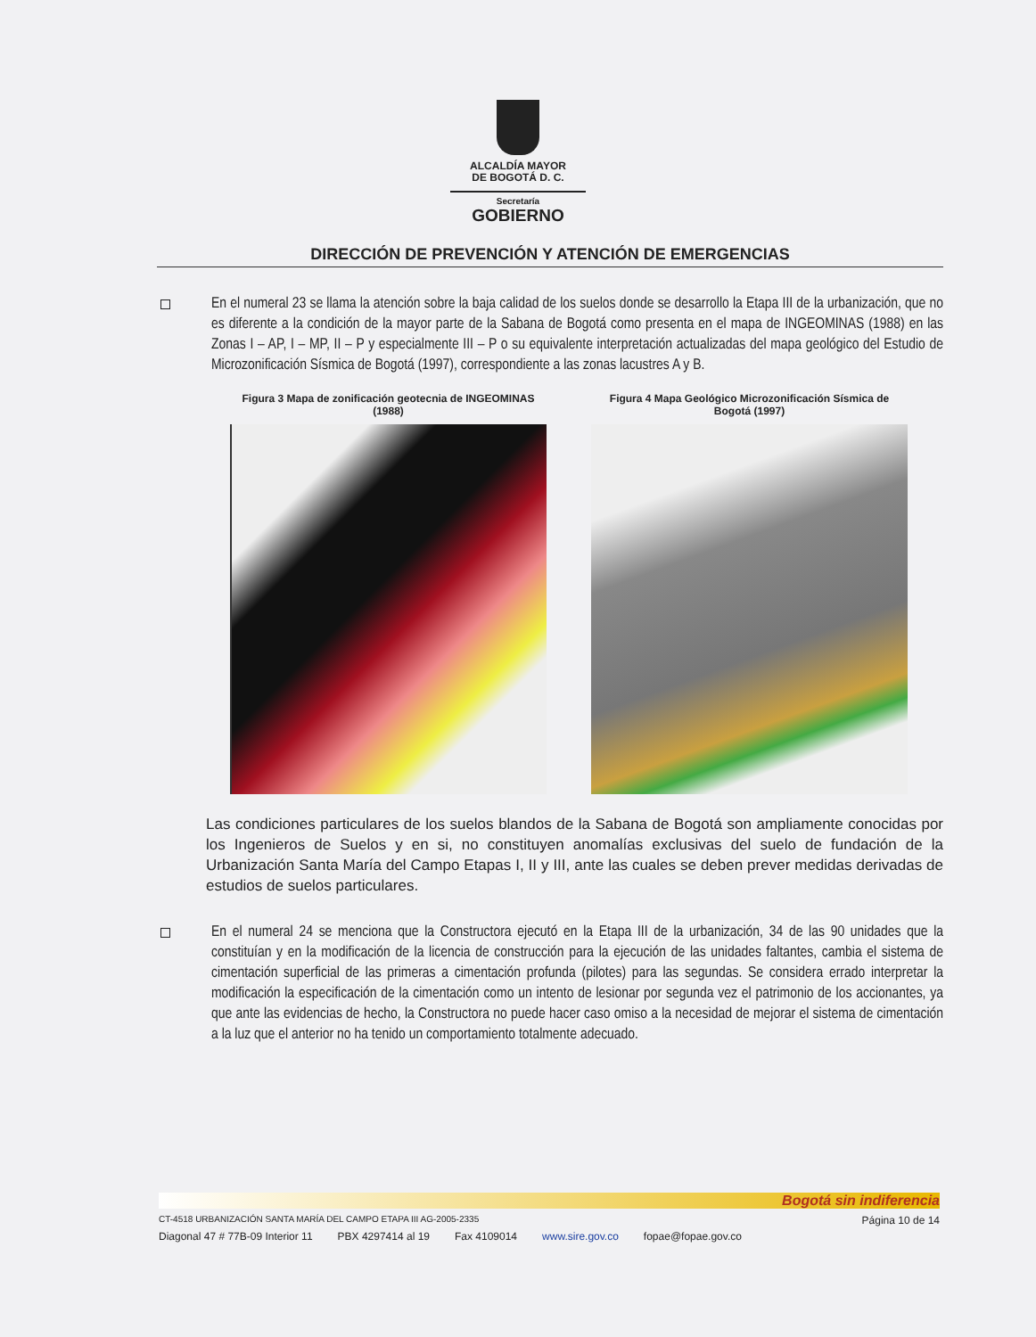ALCALDÍA MAYOR
DE BOGOTÁ D. C.
Secretaría
GOBIERNO
DIRECCIÓN DE PREVENCIÓN Y ATENCIÓN DE EMERGENCIAS
En el numeral 23 se llama la atención sobre la baja calidad de los suelos donde se desarrollo la Etapa III de la urbanización, que no es diferente a la condición de la mayor parte de la Sabana de Bogotá como presenta en el mapa de INGEOMINAS (1988) en las Zonas I – AP, I – MP, II – P y especialmente III – P o su equivalente interpretación actualizadas del mapa geológico del Estudio de Microzonificación Sísmica de Bogotá (1997), correspondiente a las zonas lacustres A y B.
Figura 3 Mapa de zonificación geotecnia de INGEOMINAS (1988)
Figura 4 Mapa Geológico Microzonificación Sísmica de Bogotá (1997)
Las condiciones particulares de los suelos blandos de la Sabana de Bogotá son ampliamente conocidas por los Ingenieros de Suelos y en si, no constituyen anomalías exclusivas del suelo de fundación de la Urbanización Santa María del Campo Etapas I, II y III, ante las cuales se deben prever medidas derivadas de estudios de suelos particulares.
En el numeral 24 se menciona que la Constructora ejecutó en la Etapa III de la urbanización, 34 de las 90 unidades que la constituían y en la modificación de la licencia de construcción para la ejecución de las unidades faltantes, cambia el sistema de cimentación superficial de las primeras a cimentación profunda (pilotes) para las segundas. Se considera errado interpretar la modificación la especificación de la cimentación como un intento de lesionar por segunda vez el patrimonio de los accionantes, ya que ante las evidencias de hecho, la Constructora no puede hacer caso omiso a la necesidad de mejorar el sistema de cimentación a la luz que el anterior no ha tenido un comportamiento totalmente adecuado.
Bogotá sin indiferencia
CT-4518 URBANIZACIÓN SANTA MARÍA DEL CAMPO ETAPA III AG-2005-2335 Página 10 de 14
Diagonal 47 # 77B-09 Interior 11 PBX 4297414 al 19 Fax 4109014 www.sire.gov.co fopae@fopae.gov.co